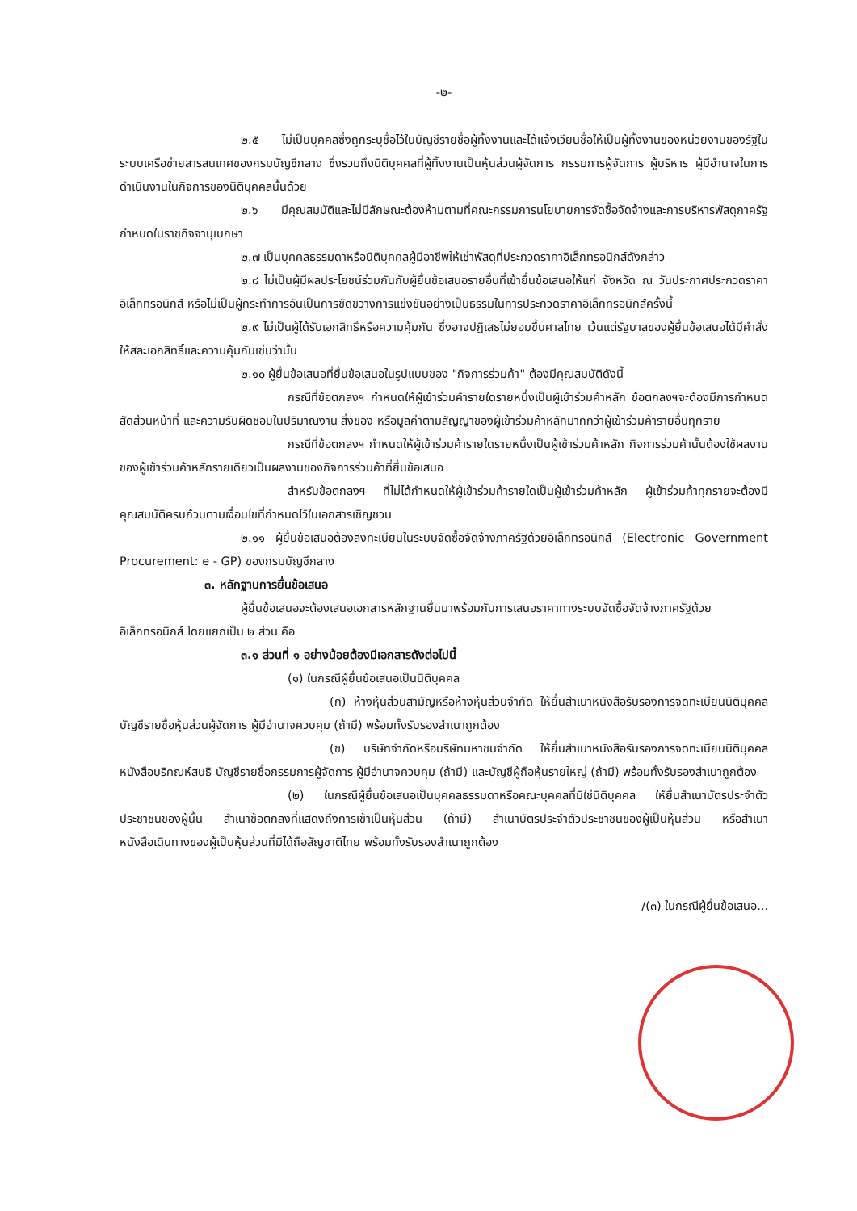-๒-
๒.๕ ไม่เป็นบุคคลซึ่งถูกระบุชื่อไว้ในบัญชีรายชื่อผู้ทิ้งงานและได้แจ้งเวียนชื่อให้เป็นผู้ทิ้งงานของหน่วยงานของรัฐในระบบเครือข่ายสารสนเทศของกรมบัญชีกลาง ซึ่งรวมถึงนิติบุคคลที่ผู้ทิ้งงานเป็นหุ้นส่วนผู้จัดการ กรรมการผู้จัดการ ผู้บริหาร ผู้มีอำนาจในการดำเนินงานในกิจการของนิติบุคคลนั้นด้วย
๒.๖ มีคุณสมบัติและไม่มีลักษณะต้องห้ามตามที่คณะกรรมการนโยบายการจัดซื้อจัดจ้างและการบริหารพัสดุภาครัฐกำหนดในราชกิจจานุเบกษา
๒.๗ เป็นบุคคลธรรมดาหรือนิติบุคคลผู้มีอาชีพให้เช่าพัสดุที่ประกวดราคาอิเล็กทรอนิกส์ดังกล่าว
๒.๘ ไม่เป็นผู้มีผลประโยชน์ร่วมกันกับผู้ยื่นข้อเสนอรายอื่นที่เข้ายื่นข้อเสนอให้แก่ จังหวัด ณ วันประกาศประกวดราคาอิเล็กทรอนิกส์ หรือไม่เป็นผู้กระทำการอันเป็นการขัดขวางการแข่งขันอย่างเป็นธรรมในการประกวดราคาอิเล็กทรอนิกส์ครั้งนี้
๒.๙ ไม่เป็นผู้ได้รับเอกสิทธิ์หรือความคุ้มกัน ซึ่งอาจปฏิเสธไม่ยอมขึ้นศาลไทย เว้นแต่รัฐบาลของผู้ยื่นข้อเสนอได้มีคำสั่งให้สละเอกสิทธิ์และความคุ้มกันเช่นว่านั้น
๒.๑๐ ผู้ยื่นข้อเสนอที่ยื่นข้อเสนอในรูปแบบของ "กิจการร่วมค้า" ต้องมีคุณสมบัติดังนี้
กรณีที่ข้อตกลงฯ กำหนดให้ผู้เข้าร่วมค้ารายใดรายหนึ่งเป็นผู้เข้าร่วมค้าหลัก ข้อตกลงฯจะต้องมีการกำหนดสัดส่วนหน้าที่ และความรับผิดชอบในปริมาณงาน สิ่งของ หรือมูลค่าตามสัญญาของผู้เข้าร่วมค้าหลักมากกว่าผู้เข้าร่วมค้ารายอื่นทุกราย
กรณีที่ข้อตกลงฯ กำหนดให้ผู้เข้าร่วมค้ารายใดรายหนึ่งเป็นผู้เข้าร่วมค้าหลัก กิจการร่วมค้านั้นต้องใช้ผลงานของผู้เข้าร่วมค้าหลักรายเดียวเป็นผลงานของกิจการร่วมค้าที่ยื่นข้อเสนอ
สำหรับข้อตกลงฯ ที่ไม่ได้กำหนดให้ผู้เข้าร่วมค้ารายใดเป็นผู้เข้าร่วมค้าหลัก ผู้เข้าร่วมค้าทุกรายจะต้องมีคุณสมบัติครบถ้วนตามเงื่อนไขที่กำหนดไว้ในเอกสารเชิญชวน
๒.๑๑ ผู้ยื่นข้อเสนอต้องลงทะเบียนในระบบจัดซื้อจัดจ้างภาครัฐด้วยอิเล็กทรอนิกส์ (Electronic Government Procurement: e - GP) ของกรมบัญชีกลาง
๓. หลักฐานการยื่นข้อเสนอ
ผู้ยื่นข้อเสนอจะต้องเสนอเอกสารหลักฐานยื่นมาพร้อมกับการเสนอราคาทางระบบจัดซื้อจัดจ้างภาครัฐด้วยอิเล็กทรอนิกส์ โดยแยกเป็น ๒ ส่วน คือ
๓.๑ ส่วนที่ ๑ อย่างน้อยต้องมีเอกสารดังต่อไปนี้
(๑) ในกรณีผู้ยื่นข้อเสนอเป็นนิติบุคคล
(ก) ห้างหุ้นส่วนสามัญหรือห้างหุ้นส่วนจำกัด ให้ยื่นสำเนาหนังสือรับรองการจดทะเบียนนิติบุคคล บัญชีรายชื่อหุ้นส่วนผู้จัดการ ผู้มีอำนาจควบคุม (ถ้ามี) พร้อมทั้งรับรองสำเนาถูกต้อง
(ข) บริษัทจำกัดหรือบริษัทมหาชนจำกัด ให้ยื่นสำเนาหนังสือรับรองการจดทะเบียนนิติบุคคล หนังสือบริคณห์สนธิ บัญชีรายชื่อกรรมการผู้จัดการ ผู้มีอำนาจควบคุม (ถ้ามี) และบัญชีผู้ถือหุ้นรายใหญ่ (ถ้ามี) พร้อมทั้งรับรองสำเนาถูกต้อง
(๒) ในกรณีผู้ยื่นข้อเสนอเป็นบุคคลธรรมดาหรือคณะบุคคลที่มิใช่นิติบุคคล ให้ยื่นสำเนาบัตรประจำตัวประชาชนของผู้นั้น สำเนาข้อตกลงที่แสดงถึงการเข้าเป็นหุ้นส่วน (ถ้ามี) สำเนาบัตรประจำตัวประชาชนของผู้เป็นหุ้นส่วน หรือสำเนาหนังสือเดินทางของผู้เป็นหุ้นส่วนที่มิได้ถือสัญชาติไทย พร้อมทั้งรับรองสำเนาถูกต้อง
/(๓) ในกรณีผู้ยื่นข้อเสนอ...